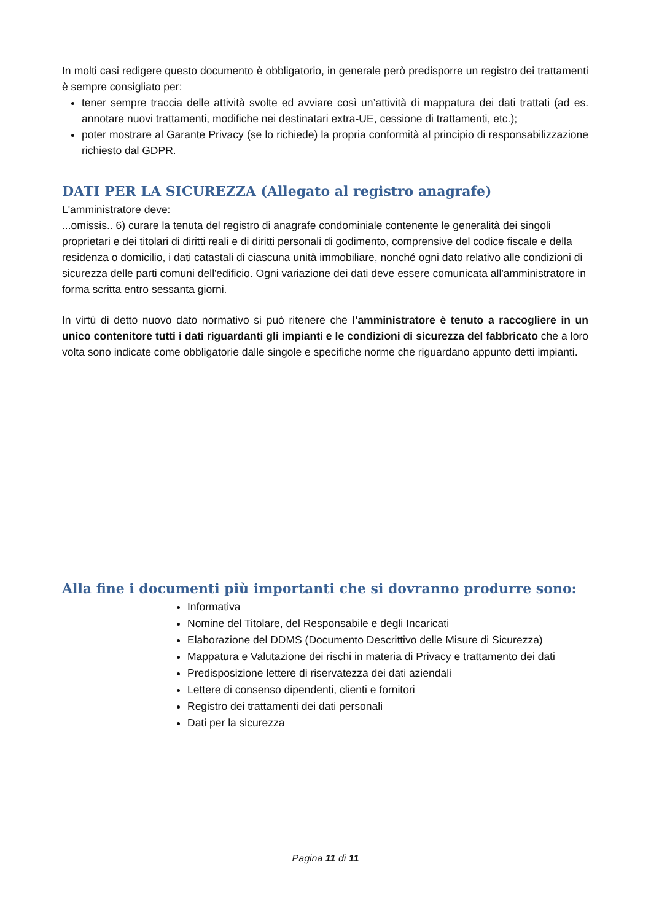In molti casi redigere questo documento è obbligatorio, in generale però predisporre un registro dei trattamenti è sempre consigliato per:
tener sempre traccia delle attività svolte ed avviare così un’attività di mappatura dei dati trattati (ad es. annotare nuovi trattamenti, modifiche nei destinatari extra-UE, cessione di trattamenti, etc.);
poter mostrare al Garante Privacy (se lo richiede) la propria conformità al principio di responsabilizzazione richiesto dal GDPR.
DATI PER LA SICUREZZA (Allegato al registro anagrafe)
L'amministratore deve:
...omissis.. 6) curare la tenuta del registro di anagrafe condominiale contenente le generalità dei singoli proprietari e dei titolari di diritti reali e di diritti personali di godimento, comprensive del codice fiscale e della residenza o domicilio, i dati catastali di ciascuna unità immobiliare, nonché ogni dato relativo alle condizioni di sicurezza delle parti comuni dell'edificio. Ogni variazione dei dati deve essere comunicata all'amministratore in forma scritta entro sessanta giorni.
In virtù di detto nuovo dato normativo si può ritenere che l'amministratore è tenuto a raccogliere in un unico contenitore tutti i dati riguardanti gli impianti e le condizioni di sicurezza del fabbricato che a loro volta sono indicate come obbligatorie dalle singole e specifiche norme che riguardano appunto detti impianti.
Alla fine i documenti più importanti che si dovranno produrre sono:
Informativa
Nomine del Titolare, del Responsabile e degli Incaricati
Elaborazione del DDMS (Documento Descrittivo delle Misure di Sicurezza)
Mappatura e Valutazione dei rischi in materia di Privacy e trattamento dei dati
Predisposizione lettere di riservatezza dei dati aziendali
Lettere di consenso dipendenti, clienti e fornitori
Registro dei trattamenti dei dati personali
Dati per la sicurezza
Pagina 11 di 11